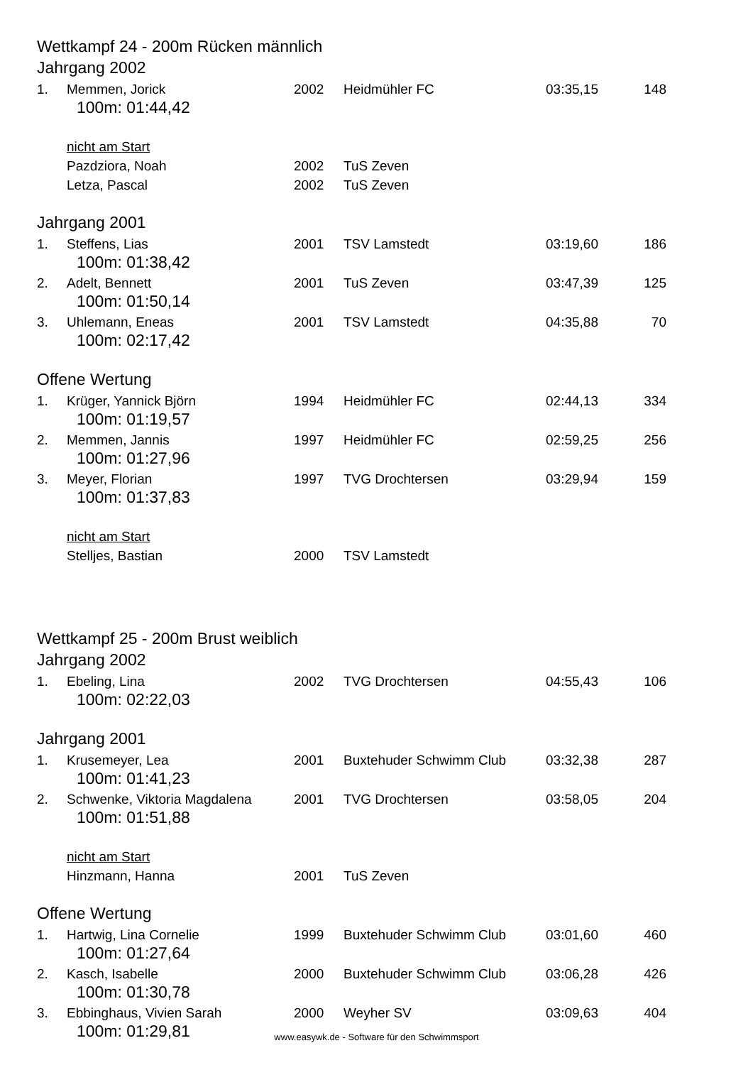Wettkampf 24 - 200m Rücken männlich
Jahrgang 2002
| 1. | Memmen, Jorick | 2002 | Heidmühler FC | 03:35,15 | 148 |
| 100m: 01:44,42 | | | | | |
| | nicht am Start | | | | |
| | Pazdziora, Noah | 2002 | TuS Zeven | | |
| | Letza, Pascal | 2002 | TuS Zeven | | |
Jahrgang 2001
| 1. | Steffens, Lias | 2001 | TSV Lamstedt | 03:19,60 | 186 |
| 100m: 01:38,42 | | | | | |
| 2. | Adelt, Bennett | 2001 | TuS Zeven | 03:47,39 | 125 |
| 100m: 01:50,14 | | | | | |
| 3. | Uhlemann, Eneas | 2001 | TSV Lamstedt | 04:35,88 | 70 |
| 100m: 02:17,42 | | | | | |
Offene Wertung
| 1. | Krüger, Yannick Björn | 1994 | Heidmühler FC | 02:44,13 | 334 |
| 100m: 01:19,57 | | | | | |
| 2. | Memmen, Jannis | 1997 | Heidmühler FC | 02:59,25 | 256 |
| 100m: 01:27,96 | | | | | |
| 3. | Meyer, Florian | 1997 | TVG Drochtersen | 03:29,94 | 159 |
| 100m: 01:37,83 | | | | | |
| | nicht am Start | | | | |
| | Stelljes, Bastian | 2000 | TSV Lamstedt | | |
Wettkampf 25 - 200m Brust weiblich
Jahrgang 2002
| 1. | Ebeling, Lina | 2002 | TVG Drochtersen | 04:55,43 | 106 |
| 100m: 02:22,03 | | | | | |
Jahrgang 2001
| 1. | Krusemeyer, Lea | 2001 | Buxtehuder Schwimm Club | 03:32,38 | 287 |
| 100m: 01:41,23 | | | | | |
| 2. | Schwenke, Viktoria Magdalena | 2001 | TVG Drochtersen | 03:58,05 | 204 |
| 100m: 01:51,88 | | | | | |
| | nicht am Start | | | | |
| | Hinzmann, Hanna | 2001 | TuS Zeven | | |
Offene Wertung
| 1. | Hartwig, Lina Cornelie | 1999 | Buxtehuder Schwimm Club | 03:01,60 | 460 |
| 100m: 01:27,64 | | | | | |
| 2. | Kasch, Isabelle | 2000 | Buxtehuder Schwimm Club | 03:06,28 | 426 |
| 100m: 01:30,78 | | | | | |
| 3. | Ebbinghaus, Vivien Sarah | 2000 | Weyher SV | 03:09,63 | 404 |
| 100m: 01:29,81 | | | | | |
www.easywk.de - Software für den Schwimmsport